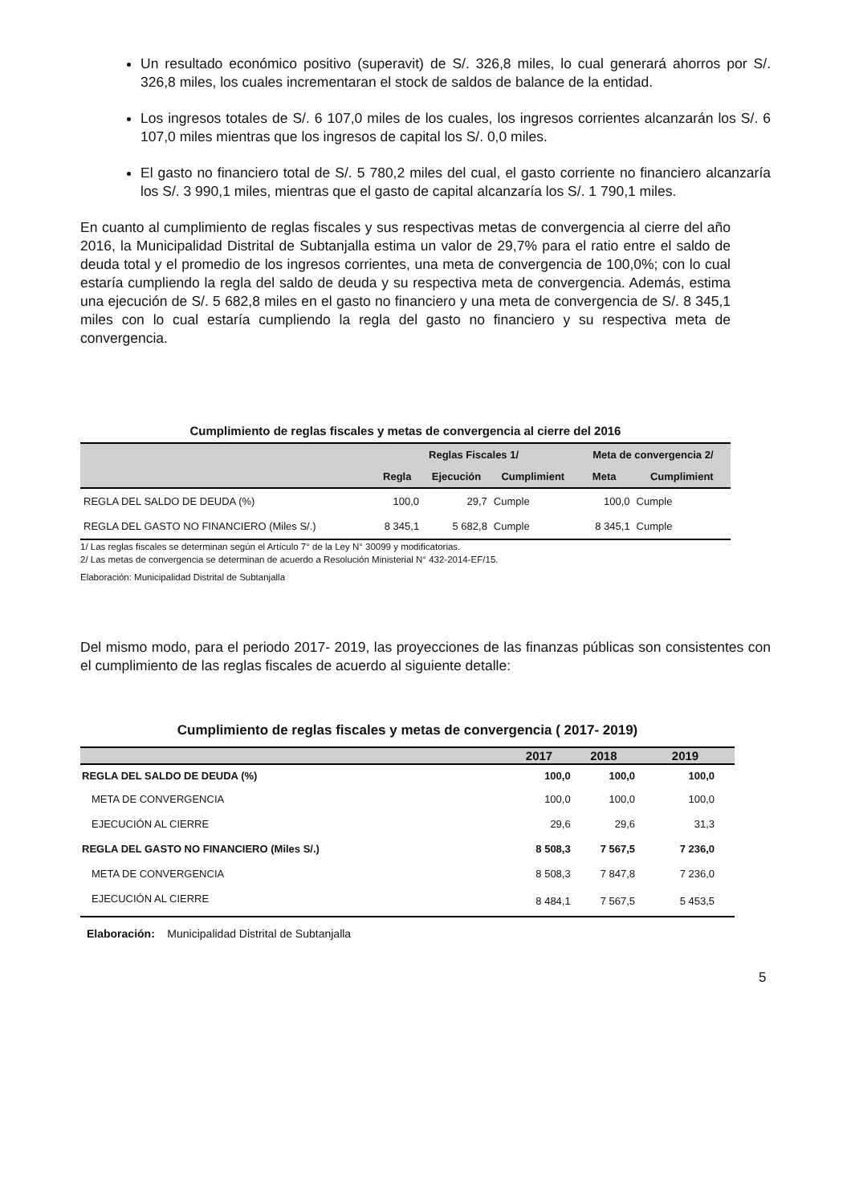Un resultado económico positivo (superavit) de S/. 326,8 miles, lo cual generará ahorros por S/. 326,8 miles, los cuales incrementaran el stock de saldos de balance de la entidad.
Los ingresos totales de S/. 6 107,0 miles de los cuales, los ingresos corrientes alcanzarán los S/. 6 107,0 miles mientras que los ingresos de capital los S/. 0,0 miles.
El gasto no financiero total de S/. 5 780,2 miles del cual, el gasto corriente no financiero alcanzaría los S/. 3 990,1 miles, mientras que el gasto de capital alcanzaría los S/. 1 790,1 miles.
En cuanto al cumplimiento de reglas fiscales y sus respectivas metas de convergencia al cierre del año 2016, la Municipalidad Distrital de Subtanjalla estima un valor de 29,7% para el ratio entre el saldo de deuda total y el promedio de los ingresos corrientes, una meta de convergencia de 100,0%; con lo cual estaría cumpliendo la regla del saldo de deuda y su respectiva meta de convergencia. Además, estima una ejecución de S/. 5 682,8 miles en el gasto no financiero y una meta de convergencia de S/. 8 345,1 miles con lo cual estaría cumpliendo la regla del gasto no financiero y su respectiva meta de convergencia.
Cumplimiento de reglas fiscales y metas de convergencia al cierre del 2016
| | Reglas Fiscales 1/ | | | Meta de convergencia 2/ | |
| --- | --- | --- | --- | --- | --- |
| | Regla | Ejecución | Cumplimient | Meta | Cumplimient |
| REGLA DEL SALDO DE DEUDA (%) | 100,0 | 29,7 | Cumple | 100,0 | Cumple |
| REGLA DEL GASTO NO FINANCIERO (Miles S/.) | 8 345,1 | 5 682,8 | Cumple | 8 345,1 | Cumple |
1/ Las reglas fiscales se determinan según el Artículo 7° de la Ley N° 30099 y modificatorias.
2/ Las metas de convergencia se determinan de acuerdo a Resolución Ministerial N° 432-2014-EF/15.
Elaboración: Municipalidad Distrital de Subtanjalla
Del mismo modo, para el periodo 2017- 2019, las proyecciones de las finanzas públicas son consistentes con el cumplimiento de las reglas fiscales de acuerdo al siguiente detalle:
Cumplimiento de reglas fiscales y metas de convergencia ( 2017- 2019)
| | 2017 | 2018 | 2019 |
| --- | --- | --- | --- |
| REGLA DEL SALDO DE DEUDA (%) | 100,0 | 100,0 | 100,0 |
| META DE CONVERGENCIA | 100,0 | 100,0 | 100,0 |
| EJECUCIÓN AL CIERRE | 29,6 | 29,6 | 31,3 |
| REGLA DEL GASTO NO FINANCIERO (Miles S/.) | 8 508,3 | 7 567,5 | 7 236,0 |
| META DE CONVERGENCIA | 8 508,3 | 7 847,8 | 7 236,0 |
| EJECUCIÓN AL CIERRE | 8 484,1 | 7 567,5 | 5 453,5 |
Elaboración: Municipalidad Distrital de Subtanjalla
5